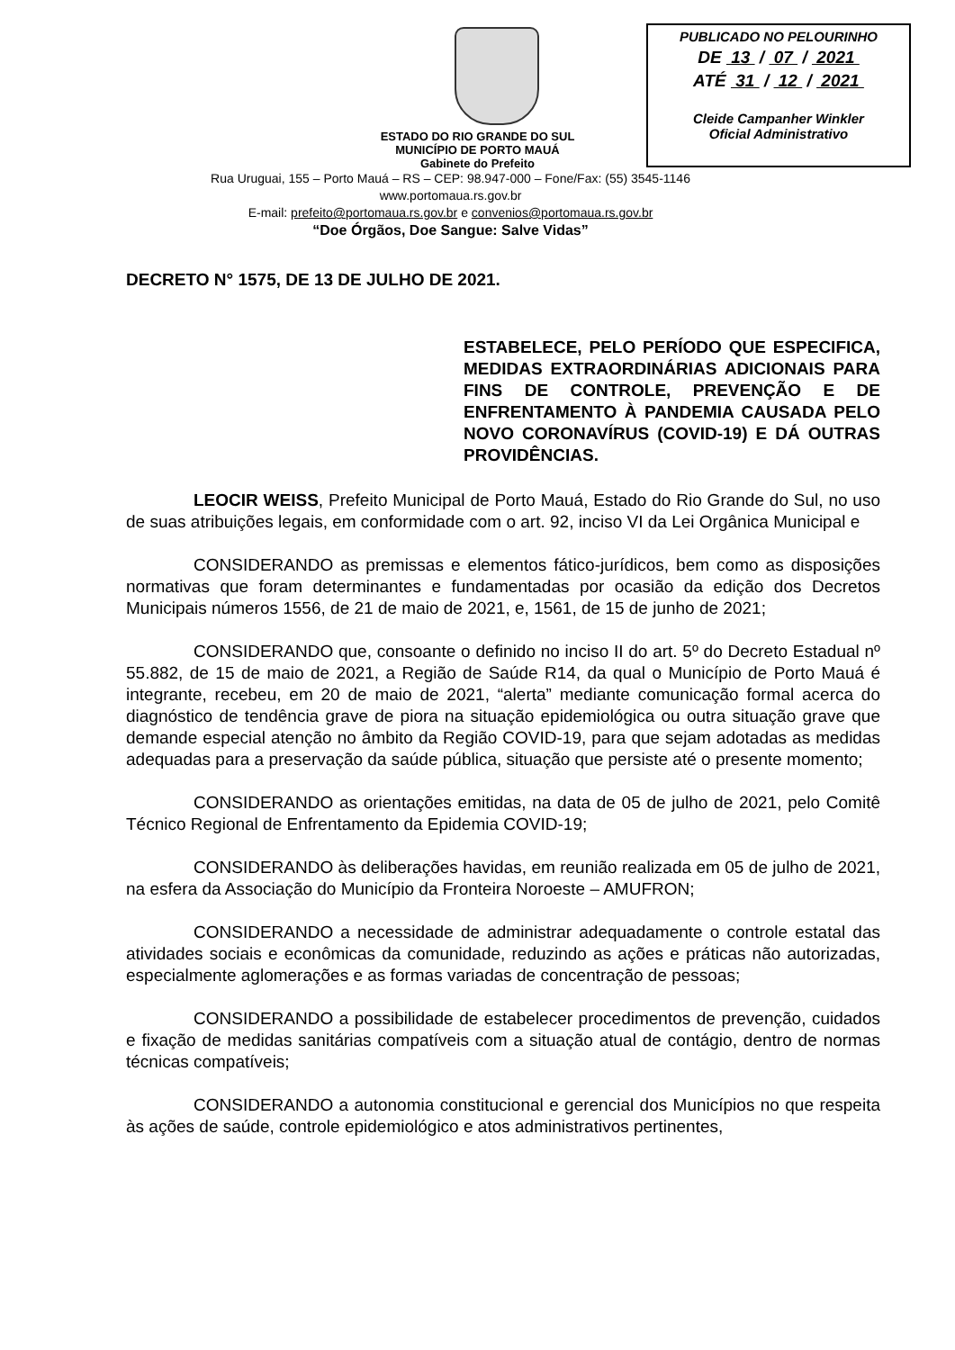PUBLICADO NO PELOURINHO
DE 13 / 07 / 2021
ATÉ 31 / 12 / 2021
Cleide Campanher Winkler
Oficial Administrativo
ESTADO DO RIO GRANDE DO SUL
MUNICÍPIO DE PORTO MAUÁ
Gabinete do Prefeito
Rua Uruguai, 155 – Porto Mauá – RS – CEP: 98.947-000 – Fone/Fax: (55) 3545-1146
www.portomaua.rs.gov.br
E-mail: prefeito@portomaua.rs.gov.br e convenios@portomaua.rs.gov.br
“Doe Órgãos, Doe Sangue: Salve Vidas”
DECRETO N° 1575, DE 13 DE JULHO DE 2021.
ESTABELECE, PELO PERÍODO QUE ESPECIFICA, MEDIDAS EXTRAORDINÁRIAS ADICIONAIS PARA FINS DE CONTROLE, PREVENÇÃO E DE ENFRENTAMENTO À PANDEMIA CAUSADA PELO NOVO CORONAVÍRUS (COVID-19) E DÁ OUTRAS PROVIDÊNCIAS.
LEOCIR WEISS, Prefeito Municipal de Porto Mauá, Estado do Rio Grande do Sul, no uso de suas atribuições legais, em conformidade com o art. 92, inciso VI da Lei Orgânica Municipal e
CONSIDERANDO as premissas e elementos fático-jurídicos, bem como as disposições normativas que foram determinantes e fundamentadas por ocasião da edição dos Decretos Municipais números 1556, de 21 de maio de 2021, e, 1561, de 15 de junho de 2021;
CONSIDERANDO que, consoante o definido no inciso II do art. 5º do Decreto Estadual nº 55.882, de 15 de maio de 2021, a Região de Saúde R14, da qual o Município de Porto Mauá é integrante, recebeu, em 20 de maio de 2021, “alerta” mediante comunicação formal acerca do diagnóstico de tendência grave de piora na situação epidemiológica ou outra situação grave que demande especial atenção no âmbito da Região COVID-19, para que sejam adotadas as medidas adequadas para a preservação da saúde pública, situação que persiste até o presente momento;
CONSIDERANDO as orientações emitidas, na data de 05 de julho de 2021, pelo Comitê Técnico Regional de Enfrentamento da Epidemia COVID-19;
CONSIDERANDO às deliberações havidas, em reunião realizada em 05 de julho de 2021, na esfera da Associação do Município da Fronteira Noroeste – AMUFRON;
CONSIDERANDO a necessidade de administrar adequadamente o controle estatal das atividades sociais e econômicas da comunidade, reduzindo as ações e práticas não autorizadas, especialmente aglomerações e as formas variadas de concentração de pessoas;
CONSIDERANDO a possibilidade de estabelecer procedimentos de prevenção, cuidados e fixação de medidas sanitárias compatíveis com a situação atual de contágio, dentro de normas técnicas compatíveis;
CONSIDERANDO a autonomia constitucional e gerencial dos Municípios no que respeita às ações de saúde, controle epidemiológico e atos administrativos pertinentes,